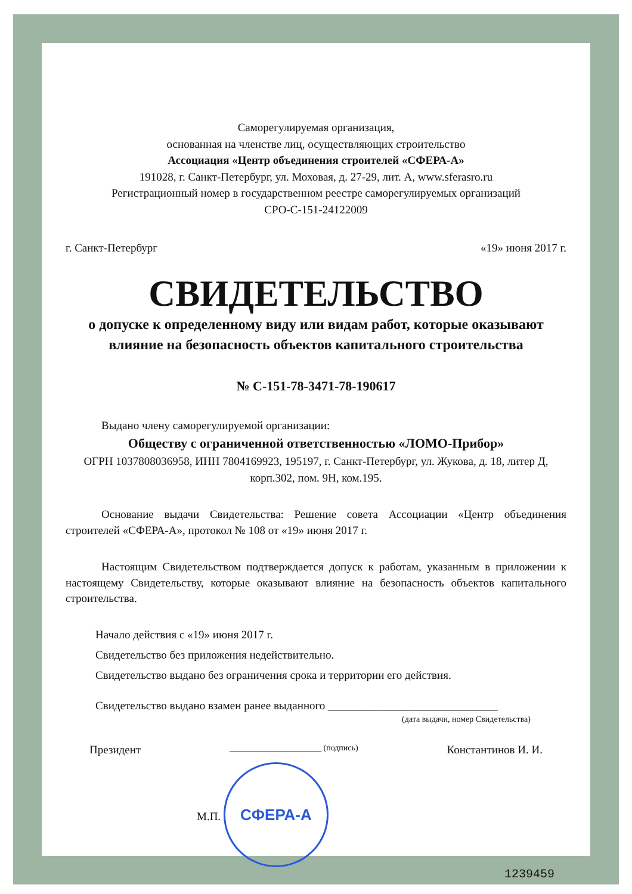Саморегулируемая организация,
основанная на членстве лиц, осуществляющих строительство
Ассоциация «Центр объединения строителей «СФЕРА-А»
191028, г. Санкт-Петербург, ул. Моховая, д. 27-29, лит. А, www.sferasro.ru
Регистрационный номер в государственном реестре саморегулируемых организаций
СРО-С-151-24122009
г. Санкт-Петербург «19» июня 2017 г.
СВИДЕТЕЛЬСТВО
о допуске к определенному виду или видам работ, которые оказывают влияние на безопасность объектов капитального строительства
№ С-151-78-3471-78-190617
Выдано члену саморегулируемой организации:
Обществу с ограниченной ответственностью «ЛОМО-Прибор»
ОГРН 1037808036958, ИНН 7804169923, 195197, г. Санкт-Петербург, ул. Жукова, д. 18, литер Д, корп.302, пом. 9Н, ком.195.
Основание выдачи Свидетельства: Решение совета Ассоциации «Центр объединения строителей «СФЕРА-А», протокол № 108 от «19» июня 2017 г.
Настоящим Свидетельством подтверждается допуск к работам, указанным в приложении к настоящему Свидетельству, которые оказывают влияние на безопасность объектов капитального строительства.
Начало действия с «19» июня 2017 г.
Свидетельство без приложения недействительно.
Свидетельство выдано без ограничения срока и территории его действия.
Свидетельство выдано взамен ранее выданного ______________________________
(дата выдачи, номер Свидетельства)
Президент ______________________ (подпись) Константинов И. И.
М.П. СФЕРА-А
1239459